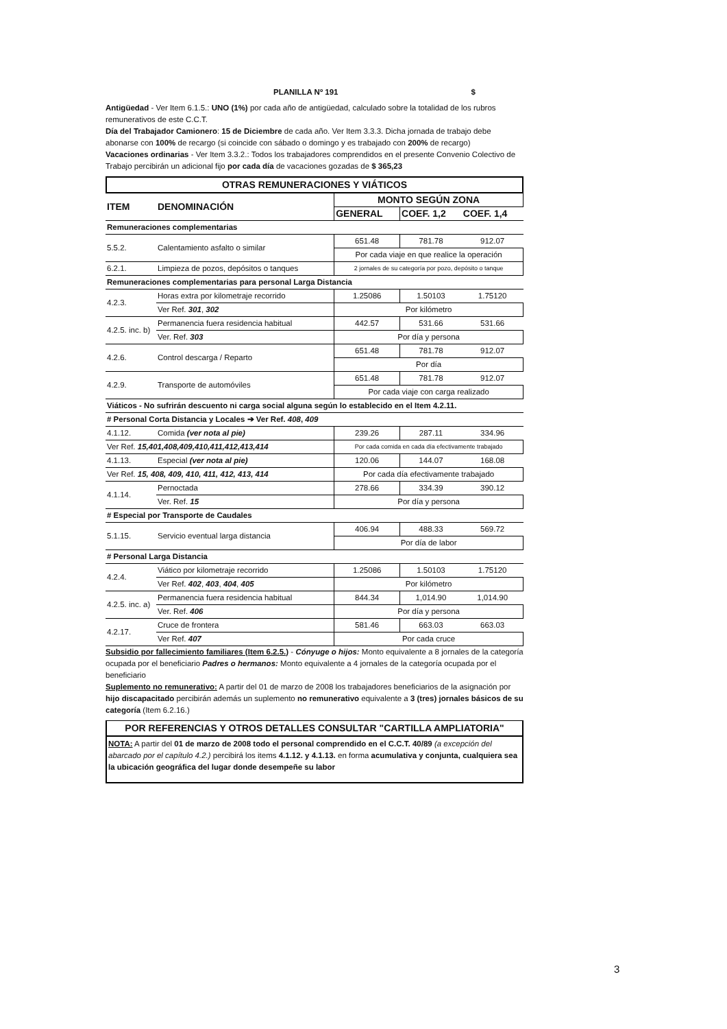PLANILLA Nº 191 $
Antigüedad - Ver Item 6.1.5.: UNO (1%) por cada año de antigüedad, calculado sobre la totalidad de los rubros remunerativos de este C.C.T.
Día del Trabajador Camionero: 15 de Diciembre de cada año. Ver Item 3.3.3. Dicha jornada de trabajo debe abonarse con 100% de recargo (si coincide con sábado o domingo y es trabajado con 200% de recargo)
Vacaciones ordinarias - Ver Item 3.3.2.: Todos los trabajadores comprendidos en el presente Convenio Colectivo de Trabajo percibirán un adicional fijo por cada día de vacaciones gozadas de $ 365,23
OTRAS REMUNERACIONES Y VIÁTICOS
| ITEM | DENOMINACIÓN | MONTO SEGÚN ZONA | | |
| --- | --- | --- | --- | --- |
| | | GENERAL | COEF. 1,2 | COEF. 1,4 |
| Remuneraciones complementarias | | | | |
| 5.5.2. | Calentamiento asfalto o similar | 651.48 | 781.78 | 912.07 |
| | | Por cada viaje en que realice la operación | | |
| 6.2.1. | Limpieza de pozos, depósitos o tanques | 2 jornales de su categoría por pozo, depósito o tanque | | |
| Remuneraciones complementarias para personal Larga Distancia | | | | |
| 4.2.3. | Horas extra por kilometraje recorrido | 1.25086 | 1.50103 | 1.75120 |
| | Ver Ref. 301 , 302 | Por kilómetro | | |
| 4.2.5. inc. b) | Permanencia fuera residencia habitual | 442.57 | 531.66 | 531.66 |
| | Ver. Ref. 303 | Por día y persona | | |
| 4.2.6. | Control descarga / Reparto | 651.48 | 781.78 | 912.07 |
| | | Por día | | |
| 4.2.9. | Transporte de automóviles | 651.48 | 781.78 | 912.07 |
| | | Por cada viaje con carga realizado | | |
| Viáticos - No sufrirán descuento ni carga social alguna según lo establecido en el Item 4.2.11. | | | | |
| # Personal Corta Distancia y Locales ➔ Ver Ref. 408 , 409 | | | | |
| 4.1.12. | Comida (ver nota al pie) | 239.26 | 287.11 | 334.96 |
| Ver Ref. 15,401,408,409,410,411,412,413,414 | | Por cada comida en cada día efectivamente trabajado | | |
| 4.1.13. | Especial (ver nota al pie) | 120.06 | 144.07 | 168.08 |
| Ver Ref. 15, 408, 409, 410, 411, 412, 413, 414 | | Por cada día efectivamente trabajado | | |
| 4.1.14. | Pernoctada | 278.66 | 334.39 | 390.12 |
| | Ver. Ref. 15 | Por día y persona | | |
| # Especial por Transporte de Caudales | | | | |
| 5.1.15. | Servicio eventual larga distancia | 406.94 | 488.33 | 569.72 |
| | | Por día de labor | | |
| # Personal Larga Distancia | | | | |
| 4.2.4. | Viático por kilometraje recorrido | 1.25086 | 1.50103 | 1.75120 |
| | Ver Ref. 402 , 403 , 404 , 405 | Por kilómetro | | |
| 4.2.5. inc. a) | Permanencia fuera residencia habitual | 844.34 | 1,014.90 | 1,014.90 |
| | Ver. Ref. 406 | Por día y persona | | |
| 4.2.17. | Cruce de frontera | 581.46 | 663.03 | 663.03 |
| | Ver Ref. 407 | Por cada cruce | | |
Subsidio por fallecimiento familiares (Item 6.2.5.) - Cónyuge o hijos: Monto equivalente a 8 jornales de la categoría ocupada por el beneficiario Padres o hermanos: Monto equivalente a 4 jornales de la categoría ocupada por el beneficiario
Suplemento no remunerativo: A partir del 01 de marzo de 2008 los trabajadores beneficiarios de la asignación por hijo discapacitado percibirán además un suplemento no remunerativo equivalente a 3 (tres) jornales básicos de su categoría (Item 6.2.16.)
POR REFERENCIAS Y OTROS DETALLES CONSULTAR "CARTILLA AMPLIATORIA"
NOTA: A partir del 01 de marzo de 2008 todo el personal comprendido en el C.C.T. 40/89 (a excepción del abarcado por el capítulo 4.2.) percibirá los items 4.1.12. y 4.1.13. en forma acumulativa y conjunta, cualquiera sea la ubicación geográfica del lugar donde desempeñe su labor
3